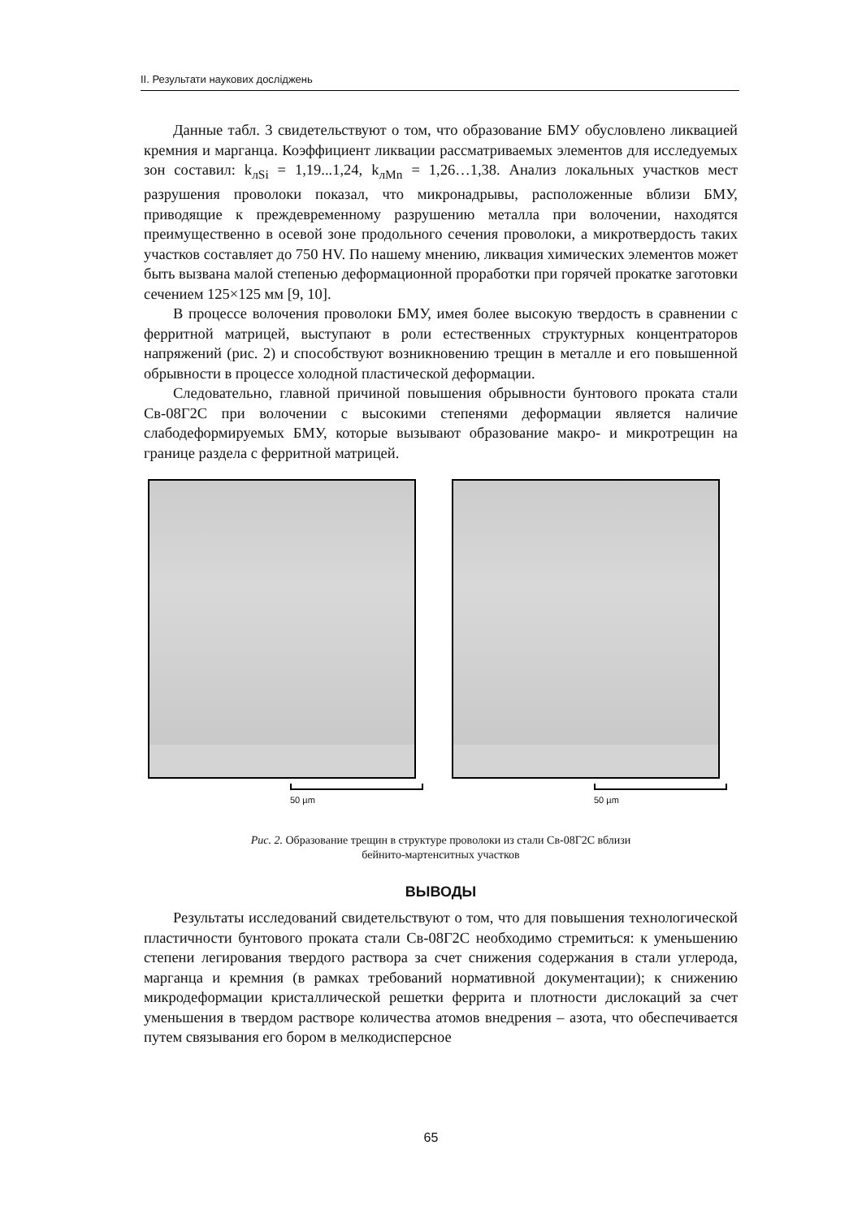II. Результати наукових досліджень
Данные табл. 3 свидетельствуют о том, что образование БМУ обусловлено ликвацией кремния и марганца. Коэффициент ликвации рассматриваемых элементов для исследуемых зон составил: k<sub>лSi</sub> = 1,19...1,24, k<sub>лMn</sub> = 1,26…1,38. Анализ локальных участков мест разрушения проволоки показал, что микронадрывы, расположенные вблизи БМУ, приводящие к преждевременному разрушению металла при волочении, находятся преимущественно в осевой зоне продольного сечения проволоки, а микротвердость таких участков составляет до 750 HV. По нашему мнению, ликвация химических элементов может быть вызвана малой степенью деформационной проработки при горячей прокатке заготовки сечением 125×125 мм [9, 10].
В процессе волочения проволоки БМУ, имея более высокую твердость в сравнении с ферритной матрицей, выступают в роли естественных структурных концентраторов напряжений (рис. 2) и способствуют возникновению трещин в металле и его повышенной обрывности в процессе холодной пластической деформации.
Следовательно, главной причиной повышения обрывности бунтового проката стали Св-08Г2С при волочении с высокими степенями деформации является наличие слабодеформируемых БМУ, которые вызывают образование макро- и микротрещин на границе раздела с ферритной матрицей.
50 µm 50 µm
Рис. 2. Образование трещин в структуре проволоки из стали Св-08Г2С вблизи
бейнито-мартенситных участков
ВЫВОДЫ
Результаты исследований свидетельствуют о том, что для повышения технологической пластичности бунтового проката стали Св-08Г2С необходимо стремиться: к уменьшению степени легирования твердого раствора за счет снижения содержания в стали углерода, марганца и кремния (в рамках требований нормативной документации); к снижению микродеформации кристаллической решетки феррита и плотности дислокаций за счет уменьшения в твердом растворе количества атомов внедрения – азота, что обеспечивается путем связывания его бором в мелкодисперсное
65